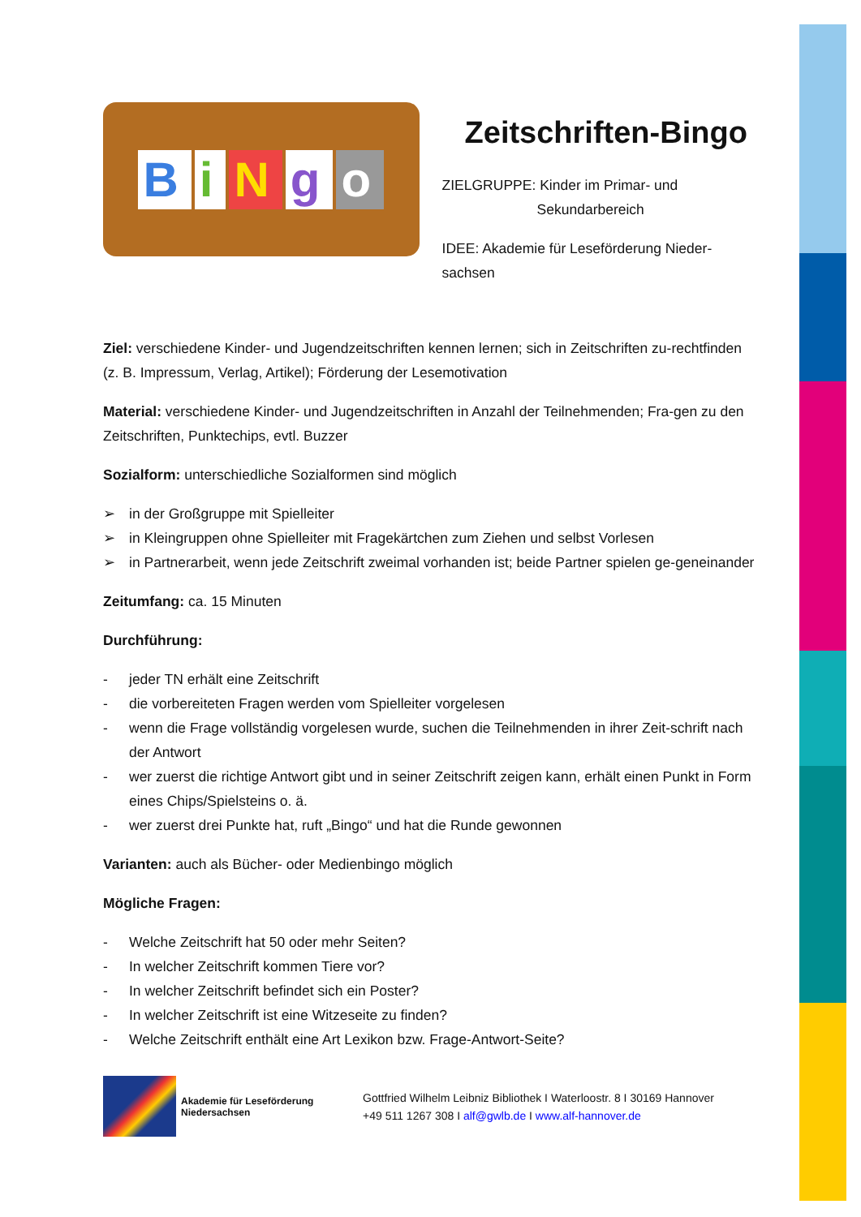BiNgo
Zeitschriften-Bingo
ZIELGRUPPE: Kinder im Primar- und
Sekundarbereich
IDEE: Akademie für Leseförderung Nieder-sachsen
Ziel: verschiedene Kinder- und Jugendzeitschriften kennen lernen; sich in Zeitschriften zu-rechtfinden (z. B. Impressum, Verlag, Artikel); Förderung der Lesemotivation
Material: verschiedene Kinder- und Jugendzeitschriften in Anzahl der Teilnehmenden; Fra-gen zu den Zeitschriften, Punktechips, evtl. Buzzer
Sozialform: unterschiedliche Sozialformen sind möglich
➢ in der Großgruppe mit Spielleiter
➢ in Kleingruppen ohne Spielleiter mit Fragekärtchen zum Ziehen und selbst Vorlesen
➢ in Partnerarbeit, wenn jede Zeitschrift zweimal vorhanden ist; beide Partner spielen ge-geneinander
Zeitumfang: ca. 15 Minuten
Durchführung:
- jeder TN erhält eine Zeitschrift
- die vorbereiteten Fragen werden vom Spielleiter vorgelesen
- wenn die Frage vollständig vorgelesen wurde, suchen die Teilnehmenden in ihrer Zeit-schrift nach der Antwort
- wer zuerst die richtige Antwort gibt und in seiner Zeitschrift zeigen kann, erhält einen Punkt in Form eines Chips/Spielsteins o. ä.
- wer zuerst drei Punkte hat, ruft „Bingo“ und hat die Runde gewonnen
Varianten: auch als Bücher- oder Medienbingo möglich
Mögliche Fragen:
- Welche Zeitschrift hat 50 oder mehr Seiten?
- In welcher Zeitschrift kommen Tiere vor?
- In welcher Zeitschrift befindet sich ein Poster?
- In welcher Zeitschrift ist eine Witzeseite zu finden?
- Welche Zeitschrift enthält eine Art Lexikon bzw. Frage-Antwort-Seite?
Akademie für Leseförderung
Niedersachsen
Gottfried Wilhelm Leibniz Bibliothek I Waterloostr. 8 I 30169 Hannover
+49 511 1267 308 I alf@gwlb.de I www.alf-hannover.de